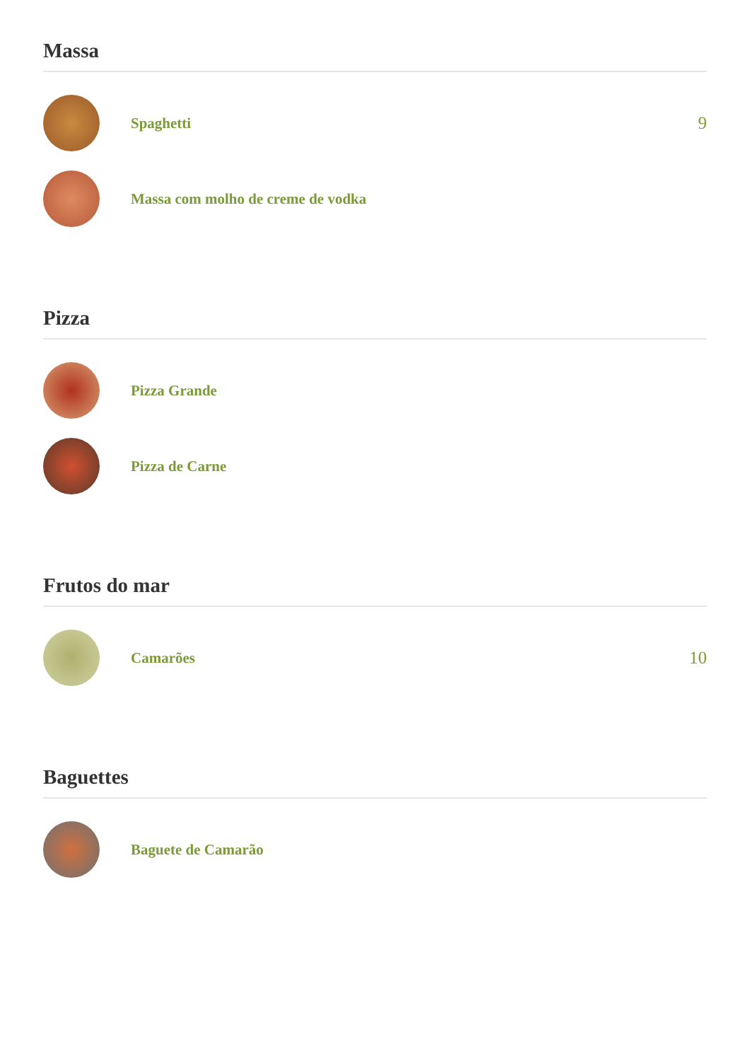Massa
Spaghetti
9
Massa com molho de creme de vodka
Pizza
Pizza Grande
Pizza de Carne
Frutos do mar
Camarões
10
Baguettes
Baguete de Camarão